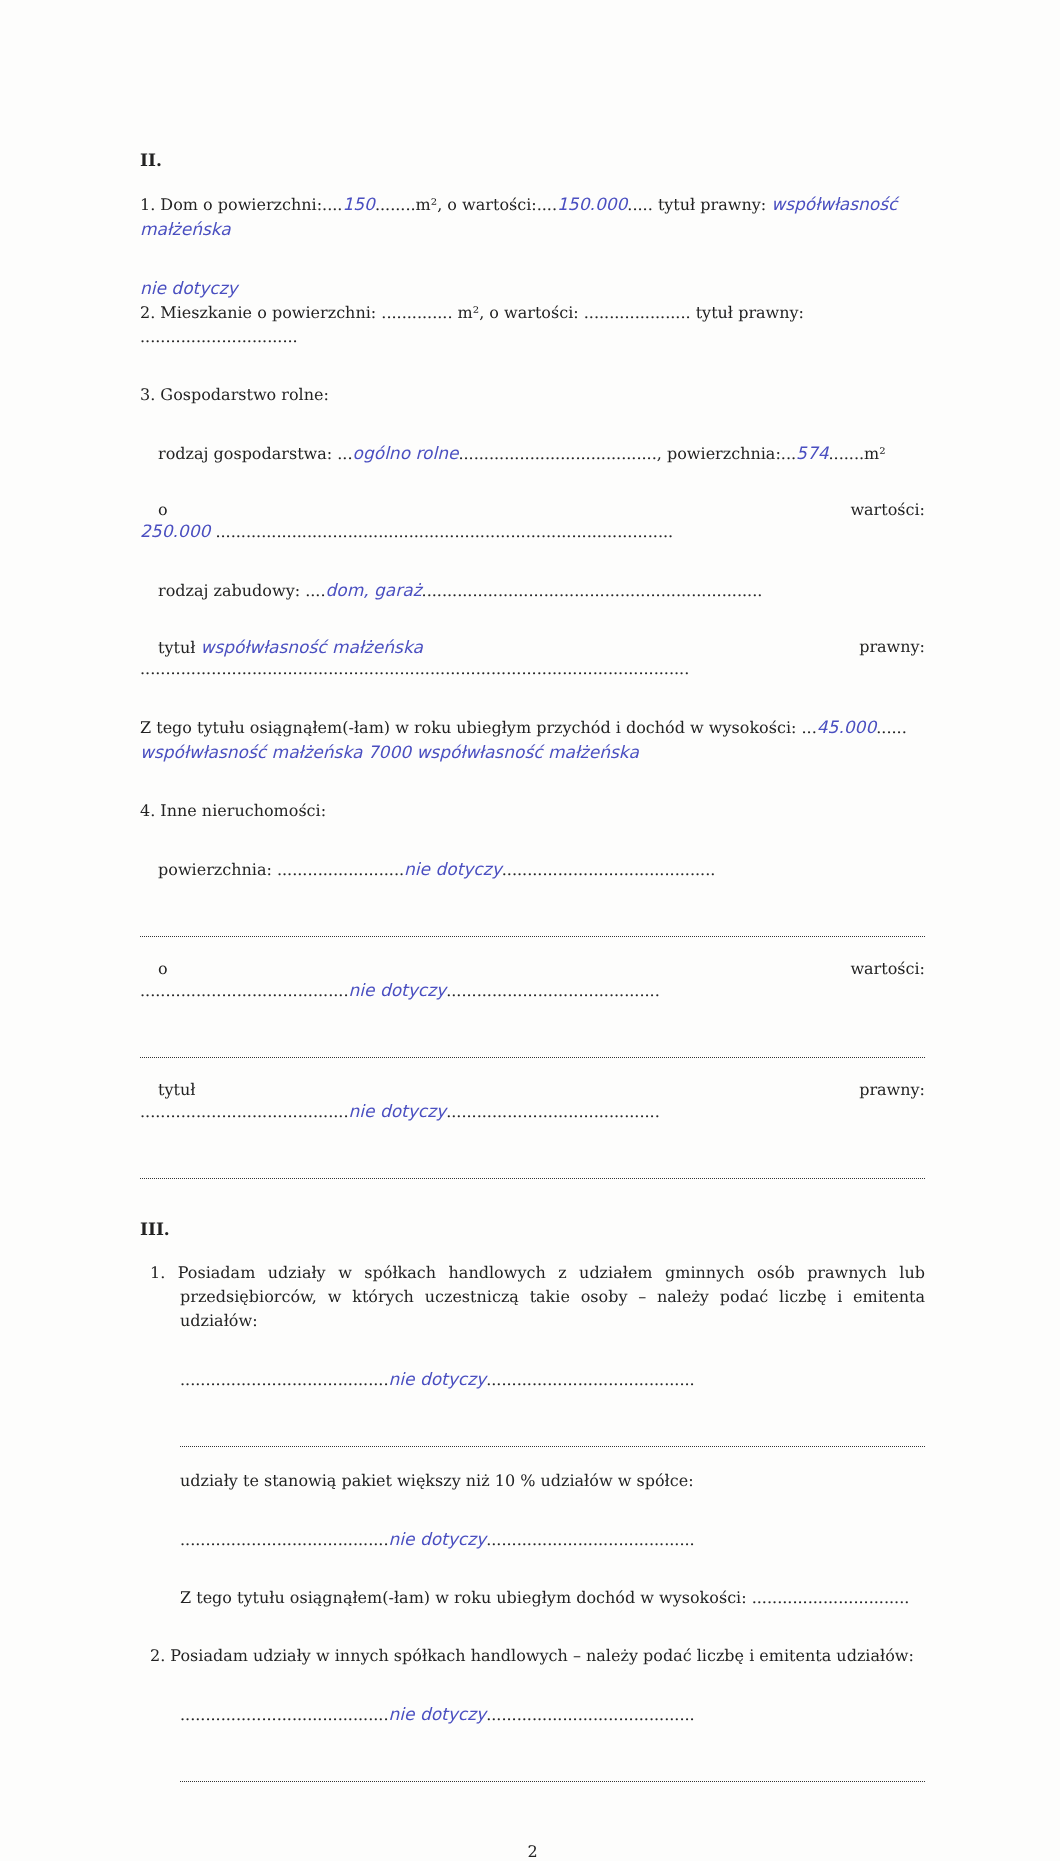II.
1. Dom o powierzchni:....150........m², o wartości:....150.000..... tytuł prawny: współwłasność małżeńska
nie dotyczy
2. Mieszkanie o powierzchni: .............. m², o wartości: ..................... tytuł prawny: ...............................
3. Gospodarstwo rolne:
rodzaj gospodarstwa: ...ogólno rolne......................................., powierzchnia:...574.......m²
o wartości:
250.000 ..........................................................................................
rodzaj zabudowy: ....dom, garaż...................................................................
tytuł współwłasność małżeńska prawny:
............................................................................................................
Z tego tytułu osiągnąłem(-łam) w roku ubiegłym przychód i dochód w wysokości: ...45.000......
współwłasność małżeńska 7000 współwłasność małżeńska
4. Inne nieruchomości:
powierzchnia: .........................nie dotyczy..........................................
o wartości:
.........................................nie dotyczy..........................................
tytuł prawny:
.........................................nie dotyczy..........................................
III.
1. Posiadam udziały w spółkach handlowych z udziałem gminnych osób prawnych lub przedsiębiorców, w których uczestniczą takie osoby – należy podać liczbę i emitenta udziałów:
.........................................nie dotyczy.........................................
udziały te stanowią pakiet większy niż 10 % udziałów w spółce:
.........................................nie dotyczy.........................................
Z tego tytułu osiągnąłem(-łam) w roku ubiegłym dochód w wysokości: ...............................
2. Posiadam udziały w innych spółkach handlowych – należy podać liczbę i emitenta udziałów:
.........................................nie dotyczy.........................................
2